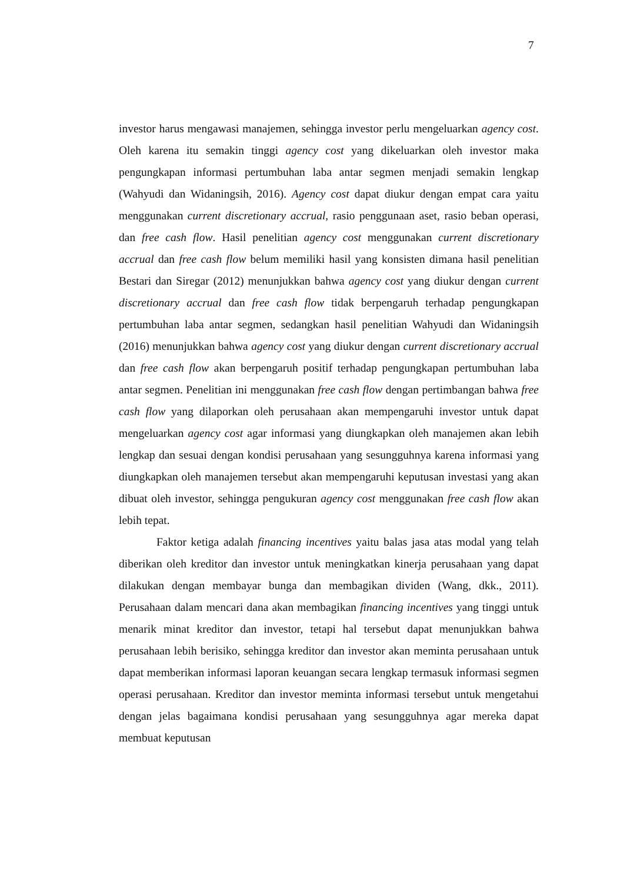7
investor harus mengawasi manajemen, sehingga investor perlu mengeluarkan agency cost. Oleh karena itu semakin tinggi agency cost yang dikeluarkan oleh investor maka pengungkapan informasi pertumbuhan laba antar segmen menjadi semakin lengkap (Wahyudi dan Widaningsih, 2016). Agency cost dapat diukur dengan empat cara yaitu menggunakan current discretionary accrual, rasio penggunaan aset, rasio beban operasi, dan free cash flow. Hasil penelitian agency cost menggunakan current discretionary accrual dan free cash flow belum memiliki hasil yang konsisten dimana hasil penelitian Bestari dan Siregar (2012) menunjukkan bahwa agency cost yang diukur dengan current discretionary accrual dan free cash flow tidak berpengaruh terhadap pengungkapan pertumbuhan laba antar segmen, sedangkan hasil penelitian Wahyudi dan Widaningsih (2016) menunjukkan bahwa agency cost yang diukur dengan current discretionary accrual dan free cash flow akan berpengaruh positif terhadap pengungkapan pertumbuhan laba antar segmen. Penelitian ini menggunakan free cash flow dengan pertimbangan bahwa free cash flow yang dilaporkan oleh perusahaan akan mempengaruhi investor untuk dapat mengeluarkan agency cost agar informasi yang diungkapkan oleh manajemen akan lebih lengkap dan sesuai dengan kondisi perusahaan yang sesungguhnya karena informasi yang diungkapkan oleh manajemen tersebut akan mempengaruhi keputusan investasi yang akan dibuat oleh investor, sehingga pengukuran agency cost menggunakan free cash flow akan lebih tepat.
Faktor ketiga adalah financing incentives yaitu balas jasa atas modal yang telah diberikan oleh kreditor dan investor untuk meningkatkan kinerja perusahaan yang dapat dilakukan dengan membayar bunga dan membagikan dividen (Wang, dkk., 2011). Perusahaan dalam mencari dana akan membagikan financing incentives yang tinggi untuk menarik minat kreditor dan investor, tetapi hal tersebut dapat menunjukkan bahwa perusahaan lebih berisiko, sehingga kreditor dan investor akan meminta perusahaan untuk dapat memberikan informasi laporan keuangan secara lengkap termasuk informasi segmen operasi perusahaan. Kreditor dan investor meminta informasi tersebut untuk mengetahui dengan jelas bagaimana kondisi perusahaan yang sesungguhnya agar mereka dapat membuat keputusan